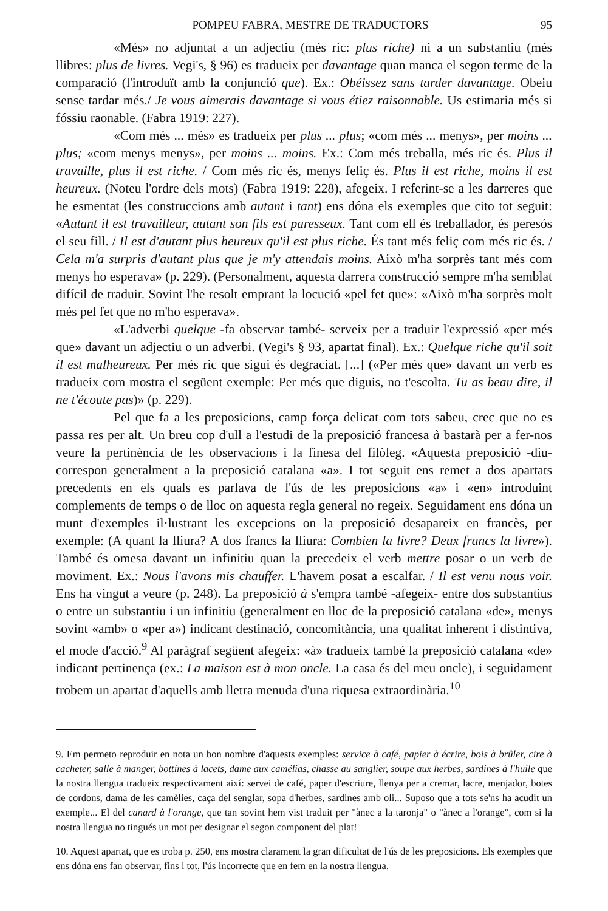POMPEU FABRA, MESTRE DE TRADUCTORS 95
«Més» no adjuntat a un adjectiu (més ric: plus riche) ni a un substantiu (més llibres: plus de livres. Vegi's, § 96) es tradueix per davantage quan manca el segon terme de la comparació (l'introduït amb la conjunció que). Ex.: Obéissez sans tarder davantage. Obeiu sense tardar més./ Je vous aimerais davantage si vous étiez raisonnable. Us estimaria més si fóssiu raonable. (Fabra 1919: 227).
«Com més ... més» es tradueix per plus ... plus; «com més ... menys», per moins ... plus; «com menys menys», per moins ... moins. Ex.: Com més treballa, més ric és. Plus il travaille, plus il est riche. / Com més ric és, menys feliç és. Plus il est riche, moins il est heureux. (Noteu l'ordre dels mots) (Fabra 1919: 228), afegeix. I referint-se a les darreres que he esmentat (les construccions amb autant i tant) ens dóna els exemples que cito tot seguit: «Autant il est travailleur, autant son fils est paresseux. Tant com ell és treballador, és peresós el seu fill. / Il est d'autant plus heureux qu'il est plus riche. És tant més feliç com més ric és. / Cela m'a surpris d'autant plus que je m'y attendais moins. Això m'ha sorprès tant més com menys ho esperava» (p. 229). (Personalment, aquesta darrera construcció sempre m'ha semblat difícil de traduir. Sovint l'he resolt emprant la locució «pel fet que»: «Això m'ha sorprès molt més pel fet que no m'ho esperava».
«L'adverbi quelque -fa observar també- serveix per a traduir l'expressió «per més que» davant un adjectiu o un adverbi. (Vegi's § 93, apartat final). Ex.: Quelque riche qu'il soit il est malheureux. Per més ric que sigui és degraciat. [...] («Per més que» davant un verb es tradueix com mostra el següent exemple: Per més que diguis, no t'escolta. Tu as beau dire, il ne t'écoute pas)» (p. 229).
Pel que fa a les preposicions, camp força delicat com tots sabeu, crec que no es passa res per alt. Un breu cop d'ull a l'estudi de la preposició francesa à bastarà per a fer-nos veure la pertinència de les observacions i la finesa del filòleg. «Aquesta preposició -diu- correspon generalment a la preposició catalana «a». I tot seguit ens remet a dos apartats precedents en els quals es parlava de l'ús de les preposicions «a» i «en» introduint complements de temps o de lloc on aquesta regla general no regeix. Seguidament ens dóna un munt d'exemples il·lustrant les excepcions on la preposició desapareix en francès, per exemple: (A quant la lliura? A dos francs la lliura: Combien la livre? Deux francs la livre»). També és omesa davant un infinitiu quan la precedeix el verb mettre posar o un verb de moviment. Ex.: Nous l'avons mis chauffer. L'havem posat a escalfar. / Il est venu nous voir. Ens ha vingut a veure (p. 248). La preposició à s'empra també -afegeix- entre dos substantius o entre un substantiu i un infinitiu (generalment en lloc de la preposició catalana «de», menys sovint «amb» o «per a») indicant destinació, concomitància, una qualitat inherent i distintiva, el mode d'acció.<sup>9</sup> Al paràgraf següent afegeix: «à» tradueix també la preposició catalana «de» indicant pertinença (ex.: La maison est à mon oncle. La casa és del meu oncle), i seguidament trobem un apartat d'aquells amb lletra menuda d'una riquesa extraordinària.<sup>10</sup>
9. Em permeto reproduir en nota un bon nombre d'aquests exemples: service à café, papier à écrire, bois à brûler, cire à cacheter, salle à manger, bottines à lacets, dame aux camélias, chasse au sanglier, soupe aux herbes, sardines à l'huile que la nostra llengua tradueix respectivament així: servei de café, paper d'escriure, llenya per a cremar, lacre, menjador, botes de cordons, dama de les camèlies, caça del senglar, sopa d'herbes, sardines amb oli... Suposo que a tots se'ns ha acudit un exemple... El del canard à l'orange, que tan sovint hem vist traduit per "ànec a la taronja" o "ànec a l'orange", com si la nostra llengua no tingués un mot per designar el segon component del plat!
10. Aquest apartat, que es troba p. 250, ens mostra clarament la gran dificultat de l'ús de les preposicions. Els exemples que ens dóna ens fan observar, fins i tot, l'ús incorrecte que en fem en la nostra llengua.